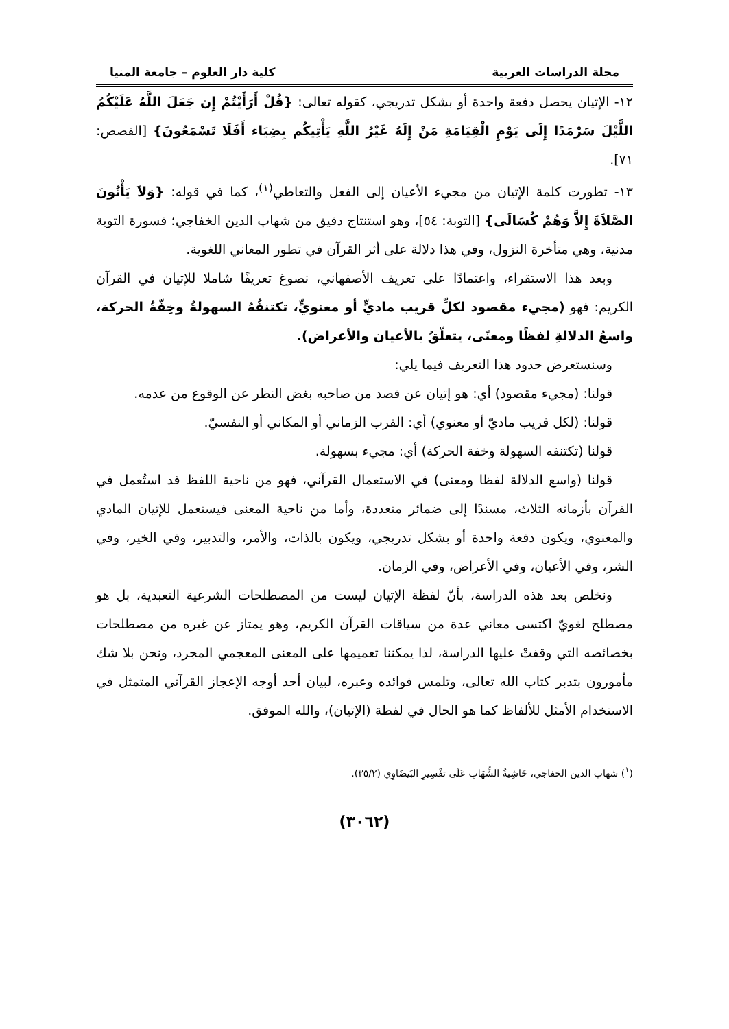مجلة الدراسات العربية كلية دار العلوم – جامعة المنيا
١٢- الإتيان يحصل دفعة واحدة أو بشكل تدريجي، كقوله تعالى: {قُلْ أَرَأَيْتُمْ إِن جَعَلَ اللَّهُ عَلَيْكُمُ اللَّيْلَ سَرْمَدًا إِلَى يَوْمِ الْقِيَامَةِ مَنْ إِلَهٌ غَيْرُ اللَّهِ يَأْتِيكُم بِضِيَاء أَفَلَا تَسْمَعُونَ} [القصص: ٧١].
١٣- تطورت كلمة الإتيان من مجيء الأعيان إلى الفعل والتعاطي<sup>(١)</sup>، كما في قوله: {وَلاَ يَأْتُونَ الصَّلاَةَ إِلاَّ وَهُمْ كُسَالَى} [التوبة: ٥٤]، وهو استنتاج دقيق من شهاب الدين الخفاجي؛ فسورة التوبة مدنية، وهي متأخرة النزول، وفي هذا دلالة على أثر القرآن في تطور المعاني اللغوية.
وبعد هذا الاستقراء، واعتمادًا على تعريف الأصفهاني، نصوغ تعريفًا شاملا للإتيان في القرآن الكريم: فهو (مجيء مقصود لكلِّ قريب ماديٍّ أو معنويٍّ، تكتنفُهُ السهولةُ وخِفّةُ الحركة، واسعُ الدلالةِ لفظًا ومعنًى، يتعلّقُ بالأعيان والأعراض).
وسنستعرض حدود هذا التعريف فيما يلي:
قولنا: (مجيء مقصود) أي: هو إتيان عن قصد من صاحبه بغض النظر عن الوقوع من عدمه.
قولنا: (لكل قريب ماديّ أو معنوي) أي: القرب الزماني أو المكاني أو النفسيّ.
قولنا (تكتنفه السهولة وخفة الحركة) أي: مجيء بسهولة.
قولنا (واسع الدلالة لفظا ومعنى) في الاستعمال القرآني، فهو من ناحية اللفظ قد استُعمل في القرآن بأزمانه الثلاث، مسندًا إلى ضمائر متعددة، وأما من ناحية المعنى فيستعمل للإتيان المادي والمعنوي، ويكون دفعة واحدة أو بشكل تدريجي، ويكون بالذات، والأمر، والتدبير، وفي الخير، وفي الشر، وفي الأعيان، وفي الأعراض، وفي الزمان.
ونخلص بعد هذه الدراسة، بأنّ لفظة الإتيان ليست من المصطلحات الشرعية التعبدية، بل هو مصطلح لغويّ اكتسى معاني عدة من سياقات القرآن الكريم، وهو يمتاز عن غيره من مصطلحات بخصائصه التي وقفتْ عليها الدراسة، لذا يمكننا تعميمها على المعنى المعجمي المجرد، ونحن بلا شك مأمورون بتدبر كتاب الله تعالى، وتلمس فوائده وعبره، لبيان أحد أوجه الإعجاز القرآني المتمثل في الاستخدام الأمثل للألفاظ كما هو الحال في لفظة (الإتيان)، والله الموفق.
(<sup>١</sup>) شهاب الدين الخفاجي، حَاشِيةُ الشِّهَابِ عَلَى تفْسِيرِ البَيضَاوِي (٣٥/٢).
(٣٠٦٢)